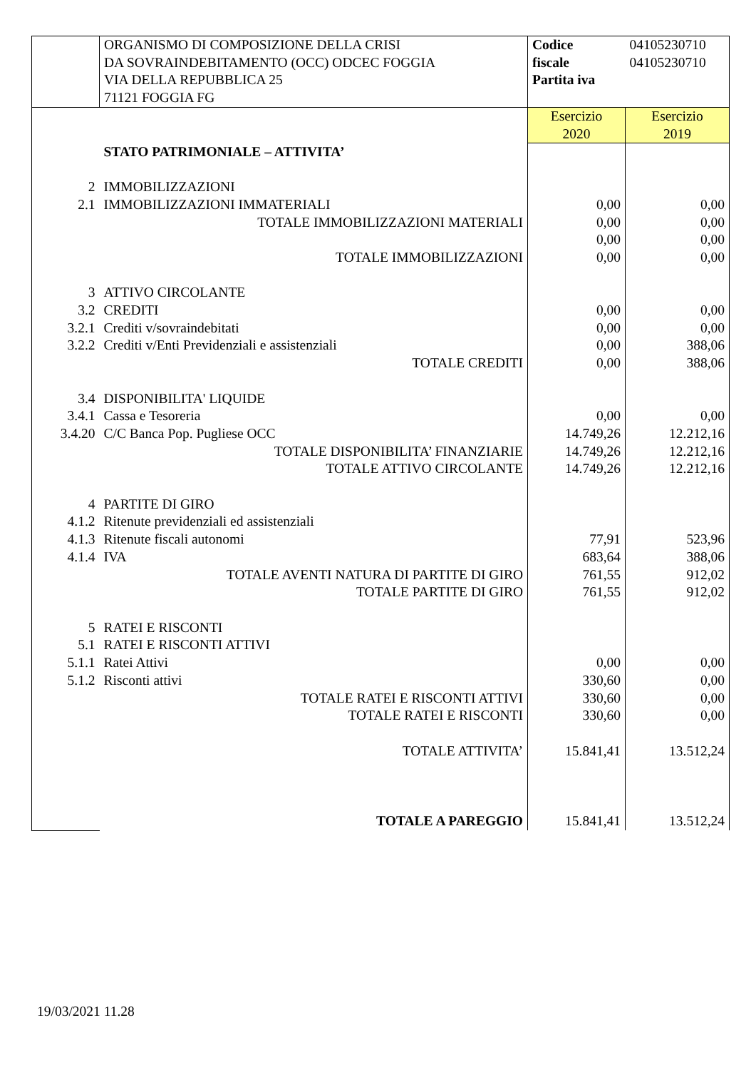| | ORGANISMO DI COMPOSIZIONE DELLA CRISI DA SOVRAINDEBITAMENTO (OCC) ODCEC FOGGIA VIA DELLA REPUBBLICA 25 71121 FOGGIA FG | Codice fiscale Partita iva | 04105230710 04105230710 |
| | | Esercizio 2020 | Esercizio 2019 |
| | STATO PATRIMONIALE – ATTIVITA’ | | |
| 2 | IMMOBILIZZAZIONI | | |
| 2.1 | IMMOBILIZZAZIONI IMMATERIALI | 0,00 | 0,00 |
| | TOTALE IMMOBILIZZAZIONI MATERIALI | 0,00 | 0,00 |
| | | 0,00 | 0,00 |
| | TOTALE IMMOBILIZZAZIONI | 0,00 | 0,00 |
| 3 | ATTIVO CIRCOLANTE | | |
| 3.2 | CREDITI | 0,00 | 0,00 |
| 3.2.1 | Crediti v/sovraindebitati | 0,00 | 0,00 |
| 3.2.2 | Crediti v/Enti Previdenziali e assistenziali | 0,00 | 388,06 |
| | TOTALE CREDITI | 0,00 | 388,06 |
| 3.4 | DISPONIBILITA' LIQUIDE | | |
| 3.4.1 | Cassa e Tesoreria | 0,00 | 0,00 |
| 3.4.20 | C/C Banca Pop. Pugliese OCC | 14.749,26 | 12.212,16 |
| | TOTALE DISPONIBILITA’ FINANZIARIE | 14.749,26 | 12.212,16 |
| | TOTALE ATTIVO CIRCOLANTE | 14.749,26 | 12.212,16 |
| 4 | PARTITE DI GIRO | | |
| 4.1.2 | Ritenute previdenziali ed assistenziali | | |
| 4.1.3 | Ritenute fiscali autonomi | 77,91 | 523,96 |
| 4.1.4 | IVA | 683,64 | 388,06 |
| | TOTALE AVENTI NATURA DI PARTITE DI GIRO | 761,55 | 912,02 |
| | TOTALE PARTITE DI GIRO | 761,55 | 912,02 |
| 5 | RATEI E RISCONTI | | |
| 5.1 | RATEI E RISCONTI ATTIVI | | |
| 5.1.1 | Ratei Attivi | 0,00 | 0,00 |
| 5.1.2 | Risconti attivi | 330,60 | 0,00 |
| | TOTALE RATEI E RISCONTI ATTIVI | 330,60 | 0,00 |
| | TOTALE RATEI E RISCONTI | 330,60 | 0,00 |
| | TOTALE ATTIVITA’ | 15.841,41 | 13.512,24 |
| | TOTALE A PAREGGIO | 15.841,41 | 13.512,24 |
19/03/2021 11.28